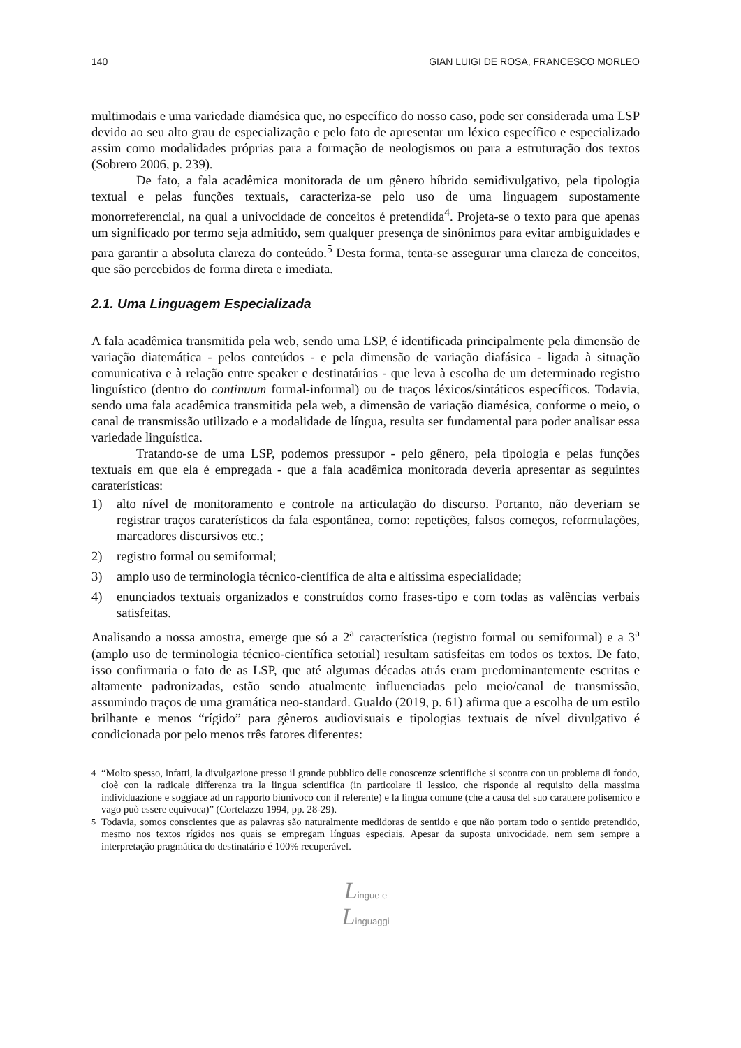140 GIAN LUIGI DE ROSA, FRANCESCO MORLEO
multimodais e uma variedade diamésica que, no específico do nosso caso, pode ser considerada uma LSP devido ao seu alto grau de especialização e pelo fato de apresentar um léxico específico e especializado assim como modalidades próprias para a formação de neologismos ou para a estruturação dos textos (Sobrero 2006, p. 239).
De fato, a fala acadêmica monitorada de um gênero híbrido semidivulgativo, pela tipologia textual e pelas funções textuais, caracteriza-se pelo uso de uma linguagem supostamente monorreferencial, na qual a univocidade de conceitos é pretendida<sup>4</sup>. Projeta-se o texto para que apenas um significado por termo seja admitido, sem qualquer presença de sinônimos para evitar ambiguidades e para garantir a absoluta clareza do conteúdo.<sup>5</sup> Desta forma, tenta-se assegurar uma clareza de conceitos, que são percebidos de forma direta e imediata.
2.1. Uma Linguagem Especializada
A fala acadêmica transmitida pela web, sendo uma LSP, é identificada principalmente pela dimensão de variação diatemática - pelos conteúdos - e pela dimensão de variação diafásica - ligada à situação comunicativa e à relação entre speaker e destinatários - que leva à escolha de um determinado registro linguístico (dentro do continuum formal-informal) ou de traços léxicos/sintáticos específicos. Todavia, sendo uma fala acadêmica transmitida pela web, a dimensão de variação diamésica, conforme o meio, o canal de transmissão utilizado e a modalidade de língua, resulta ser fundamental para poder analisar essa variedade linguística.
Tratando-se de uma LSP, podemos pressupor - pelo gênero, pela tipologia e pelas funções textuais em que ela é empregada - que a fala acadêmica monitorada deveria apresentar as seguintes caraterísticas:
1) alto nível de monitoramento e controle na articulação do discurso. Portanto, não deveriam se registrar traços caraterísticos da fala espontânea, como: repetições, falsos começos, reformulações, marcadores discursivos etc.;
2) registro formal ou semiformal;
3) amplo uso de terminologia técnico-científica de alta e altíssima especialidade;
4) enunciados textuais organizados e construídos como frases-tipo e com todas as valências verbais satisfeitas.
Analisando a nossa amostra, emerge que só a 2<sup>a</sup> característica (registro formal ou semiformal) e a 3<sup>a</sup> (amplo uso de terminologia técnico-científica setorial) resultam satisfeitas em todos os textos. De fato, isso confirmaria o fato de as LSP, que até algumas décadas atrás eram predominantemente escritas e altamente padronizadas, estão sendo atualmente influenciadas pelo meio/canal de transmissão, assumindo traços de uma gramática neo-standard. Gualdo (2019, p. 61) afirma que a escolha de um estilo brilhante e menos “rígido” para gêneros audiovisuais e tipologias textuais de nível divulgativo é condicionada por pelo menos três fatores diferentes:
<sup>4</sup> “Molto spesso, infatti, la divulgazione presso il grande pubblico delle conoscenze scientifiche si scontra con un problema di fondo, cioè con la radicale differenza tra la lingua scientifica (in particolare il lessico, che risponde al requisito della massima individuazione e soggiace ad un rapporto biunivoco con il referente) e la lingua comune (che a causa del suo carattere polisemico e vago può essere equivoca)” (Cortelazzo 1994, pp. 28-29).
<sup>5</sup> Todavia, somos conscientes que as palavras são naturalmente medidoras de sentido e que não portam todo o sentido pretendido, mesmo nos textos rígidos nos quais se empregam línguas especiais. Apesar da suposta univocidade, nem sem sempre a interpretação pragmática do destinatário é 100% recuperável.
Lingue e
Linguaggi